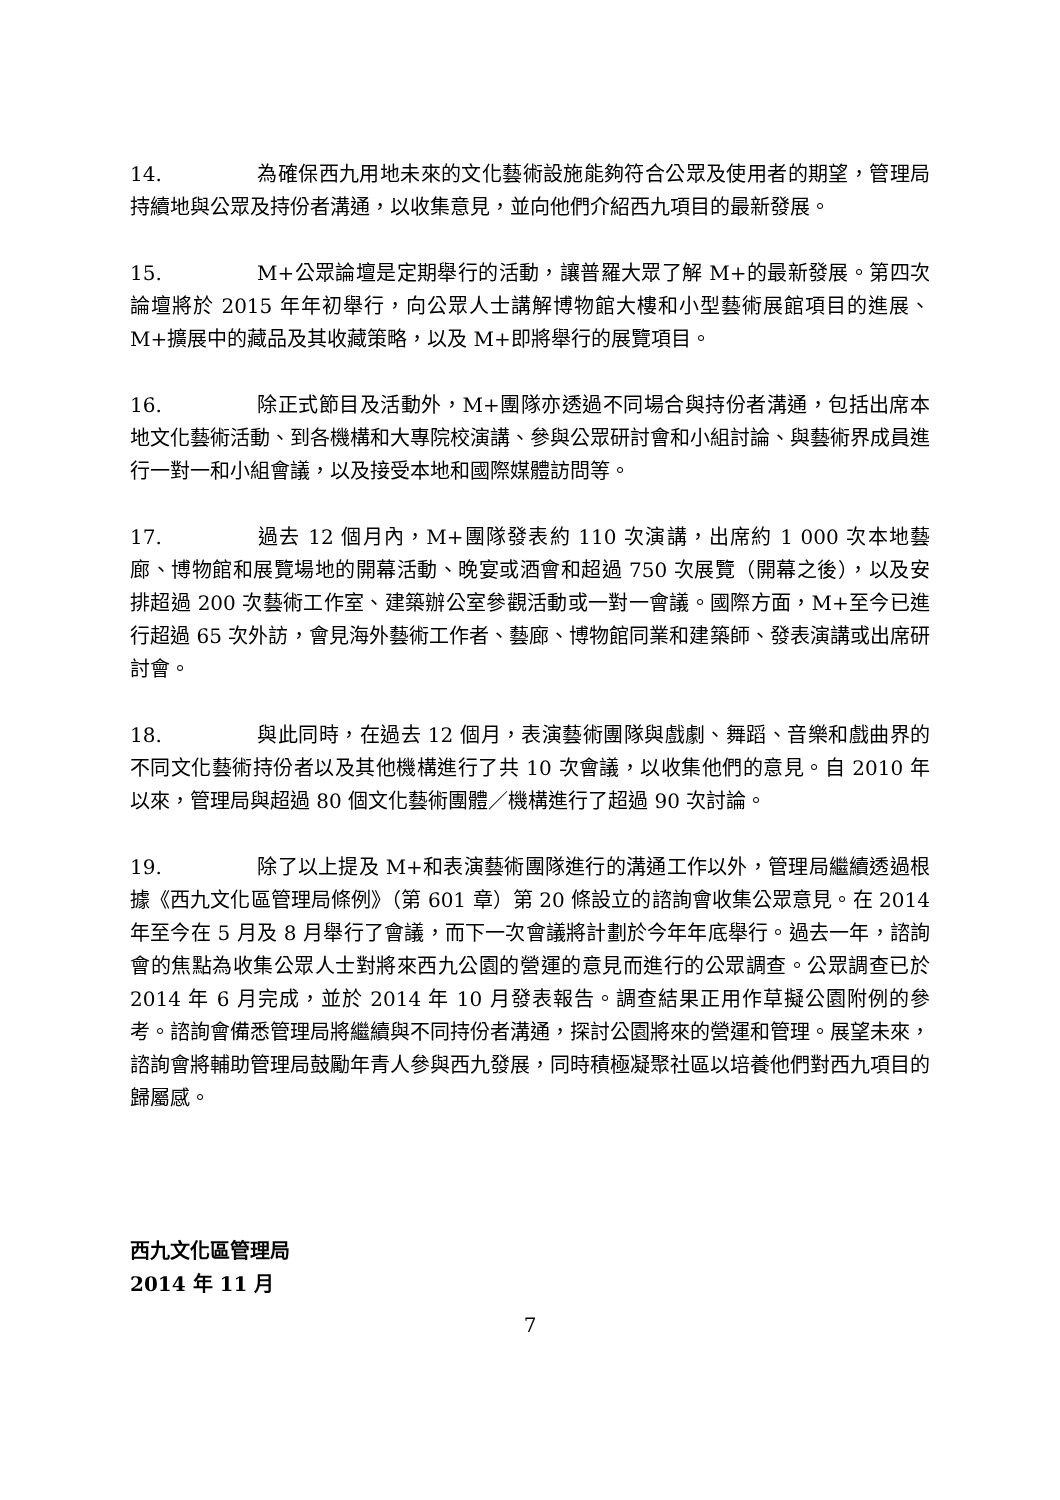14. 為確保西九用地未來的文化藝術設施能夠符合公眾及使用者的期望，管理局持續地與公眾及持份者溝通，以收集意見，並向他們介紹西九項目的最新發展。
15. M+公眾論壇是定期舉行的活動，讓普羅大眾了解 M+的最新發展。第四次論壇將於 2015 年年初舉行，向公眾人士講解博物館大樓和小型藝術展館項目的進展、M+擴展中的藏品及其收藏策略，以及 M+即將舉行的展覽項目。
16. 除正式節目及活動外，M+團隊亦透過不同場合與持份者溝通，包括出席本地文化藝術活動、到各機構和大專院校演講、參與公眾研討會和小組討論、與藝術界成員進行一對一和小組會議，以及接受本地和國際媒體訪問等。
17. 過去 12 個月內，M+團隊發表約 110 次演講，出席約 1 000 次本地藝廊、博物館和展覽場地的開幕活動、晚宴或酒會和超過 750 次展覽（開幕之後），以及安排超過 200 次藝術工作室、建築辦公室參觀活動或一對一會議。國際方面，M+至今已進行超過 65 次外訪，會見海外藝術工作者、藝廊、博物館同業和建築師、發表演講或出席研討會。
18. 與此同時，在過去 12 個月，表演藝術團隊與戲劇、舞蹈、音樂和戲曲界的不同文化藝術持份者以及其他機構進行了共 10 次會議，以收集他們的意見。自 2010 年以來，管理局與超過 80 個文化藝術團體／機構進行了超過 90 次討論。
19. 除了以上提及 M+和表演藝術團隊進行的溝通工作以外，管理局繼續透過根據《西九文化區管理局條例》（第 601 章）第 20 條設立的諮詢會收集公眾意見。在 2014 年至今在 5 月及 8 月舉行了會議，而下一次會議將計劃於今年年底舉行。過去一年，諮詢會的焦點為收集公眾人士對將來西九公園的營運的意見而進行的公眾調查。公眾調查已於 2014 年 6 月完成，並於 2014 年 10 月發表報告。調查結果正用作草擬公園附例的參考。諮詢會備悉管理局將繼續與不同持份者溝通，探討公園將來的營運和管理。展望未來，諮詢會將輔助管理局鼓勵年青人參與西九發展，同時積極凝聚社區以培養他們對西九項目的歸屬感。
西九文化區管理局
2014 年 11 月
7